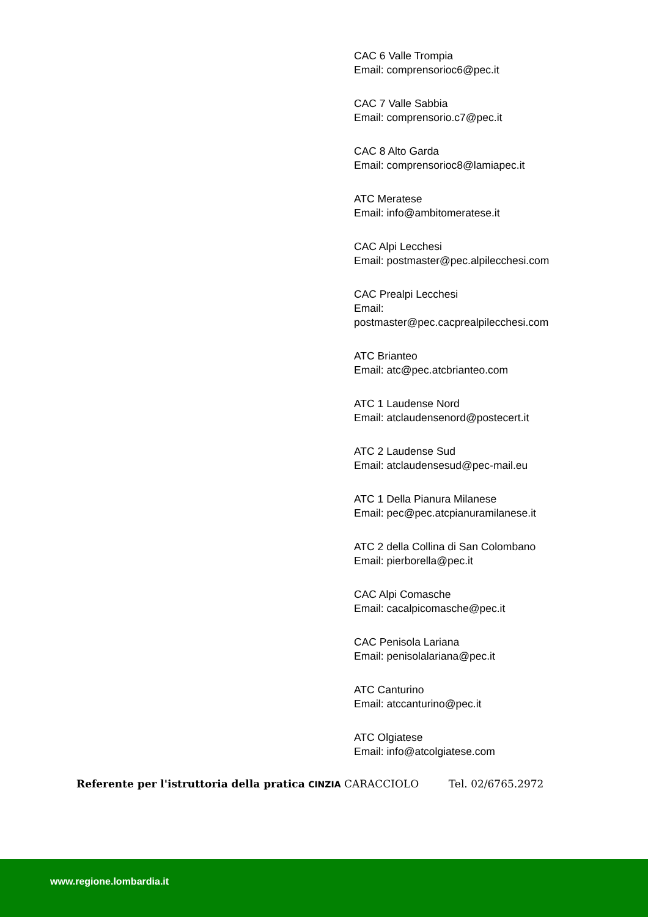CAC 6 Valle Trompia
Email: comprensorioc6@pec.it
CAC 7 Valle Sabbia
Email: comprensorio.c7@pec.it
CAC 8 Alto Garda
Email: comprensorioc8@lamiapec.it
ATC Meratese
Email: info@ambitomeratese.it
CAC Alpi Lecchesi
Email: postmaster@pec.alpilecchesi.com
CAC Prealpi Lecchesi
Email:
postmaster@pec.cacprealpilecchesi.com
ATC Brianteo
Email: atc@pec.atcbrianteo.com
ATC 1 Laudense Nord
Email: atclaudensenord@postecert.it
ATC 2 Laudense Sud
Email: atclaudensesud@pec-mail.eu
ATC 1 Della Pianura Milanese
Email: pec@pec.atcpianuramilanese.it
ATC 2 della Collina di San Colombano
Email: pierborella@pec.it
CAC Alpi Comasche
Email: cacalpicomasche@pec.it
CAC Penisola Lariana
Email: penisolalariana@pec.it
ATC Canturino
Email: atccanturino@pec.it
ATC Olgiatese
Email: info@atcolgiatese.com
Referente per l'istruttoria della pratica CINZIA CARACCIOLO Tel. 02/6765.2972
www.regione.lombardia.it